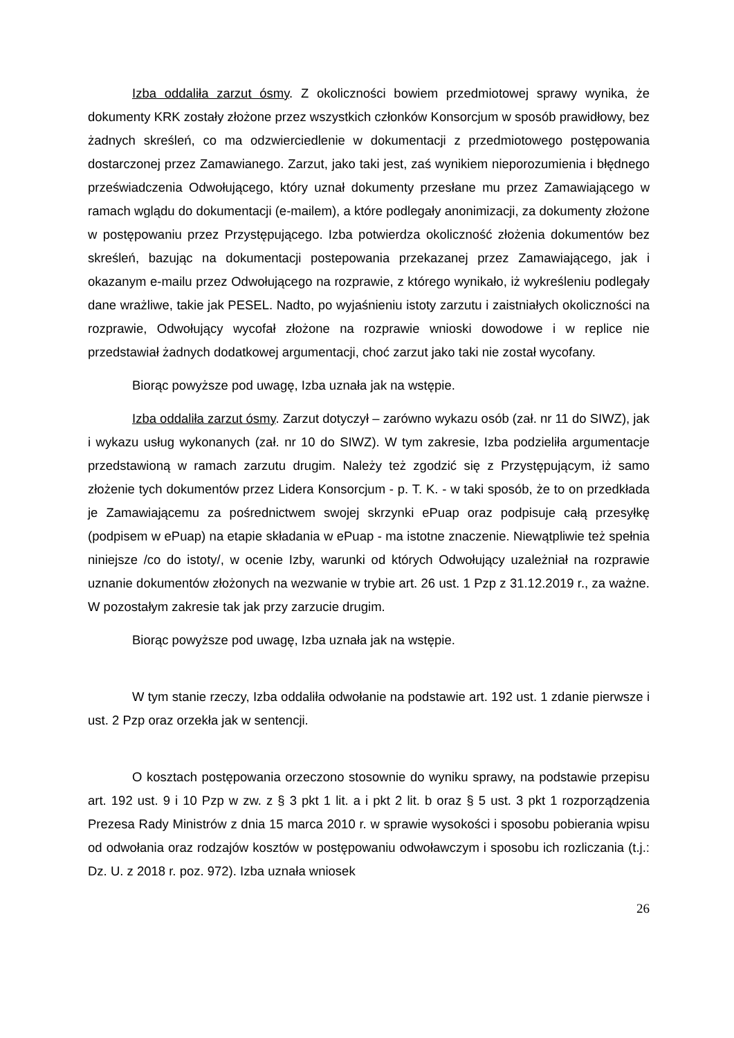Izba oddaliła zarzut ósmy. Z okoliczności bowiem przedmiotowej sprawy wynika, że dokumenty KRK zostały złożone przez wszystkich członków Konsorcjum w sposób prawidłowy, bez żadnych skreśleń, co ma odzwierciedlenie w dokumentacji z przedmiotowego postępowania dostarczonej przez Zamawianego. Zarzut, jako taki jest, zaś wynikiem nieporozumienia i błędnego przeświadczenia Odwołującego, który uznał dokumenty przesłane mu przez Zamawiającego w ramach wglądu do dokumentacji (e-mailem), a które podlegały anonimizacji, za dokumenty złożone w postępowaniu przez Przystępującego. Izba potwierdza okoliczność złożenia dokumentów bez skreśleń, bazując na dokumentacji postepowania przekazanej przez Zamawiającego, jak i okazanym e-mailu przez Odwołującego na rozprawie, z którego wynikało, iż wykreśleniu podlegały dane wrażliwe, takie jak PESEL. Nadto, po wyjaśnieniu istoty zarzutu i zaistniałych okoliczności na rozprawie, Odwołujący wycofał złożone na rozprawie wnioski dowodowe i w replice nie przedstawiał żadnych dodatkowej argumentacji, choć zarzut jako taki nie został wycofany.
Biorąc powyższe pod uwagę, Izba uznała jak na wstępie.
Izba oddaliła zarzut ósmy. Zarzut dotyczył – zarówno wykazu osób (zał. nr 11 do SIWZ), jak i wykazu usług wykonanych (zał. nr 10 do SIWZ). W tym zakresie, Izba podzieliła argumentacje przedstawioną w ramach zarzutu drugim. Należy też zgodzić się z Przystępującym, iż samo złożenie tych dokumentów przez Lidera Konsorcjum - p. T. K. - w taki sposób, że to on przedkłada je Zamawiającemu za pośrednictwem swojej skrzynki ePuap oraz podpisuje całą przesyłkę (podpisem w ePuap) na etapie składania w ePuap - ma istotne znaczenie. Niewątpliwie też spełnia niniejsze /co do istoty/, w ocenie Izby, warunki od których Odwołujący uzależniał na rozprawie uznanie dokumentów złożonych na wezwanie w trybie art. 26 ust. 1 Pzp z 31.12.2019 r., za ważne. W pozostałym zakresie tak jak przy zarzucie drugim.
Biorąc powyższe pod uwagę, Izba uznała jak na wstępie.
W tym stanie rzeczy, Izba oddaliła odwołanie na podstawie art. 192 ust. 1 zdanie pierwsze i ust. 2 Pzp oraz orzekła jak w sentencji.
O kosztach postępowania orzeczono stosownie do wyniku sprawy, na podstawie przepisu art. 192 ust. 9 i 10 Pzp w zw. z § 3 pkt 1 lit. a i pkt 2 lit. b oraz § 5 ust. 3 pkt 1 rozporządzenia Prezesa Rady Ministrów z dnia 15 marca 2010 r. w sprawie wysokości i sposobu pobierania wpisu od odwołania oraz rodzajów kosztów w postępowaniu odwoławczym i sposobu ich rozliczania (t.j.: Dz. U. z 2018 r. poz. 972). Izba uznała wniosek
26